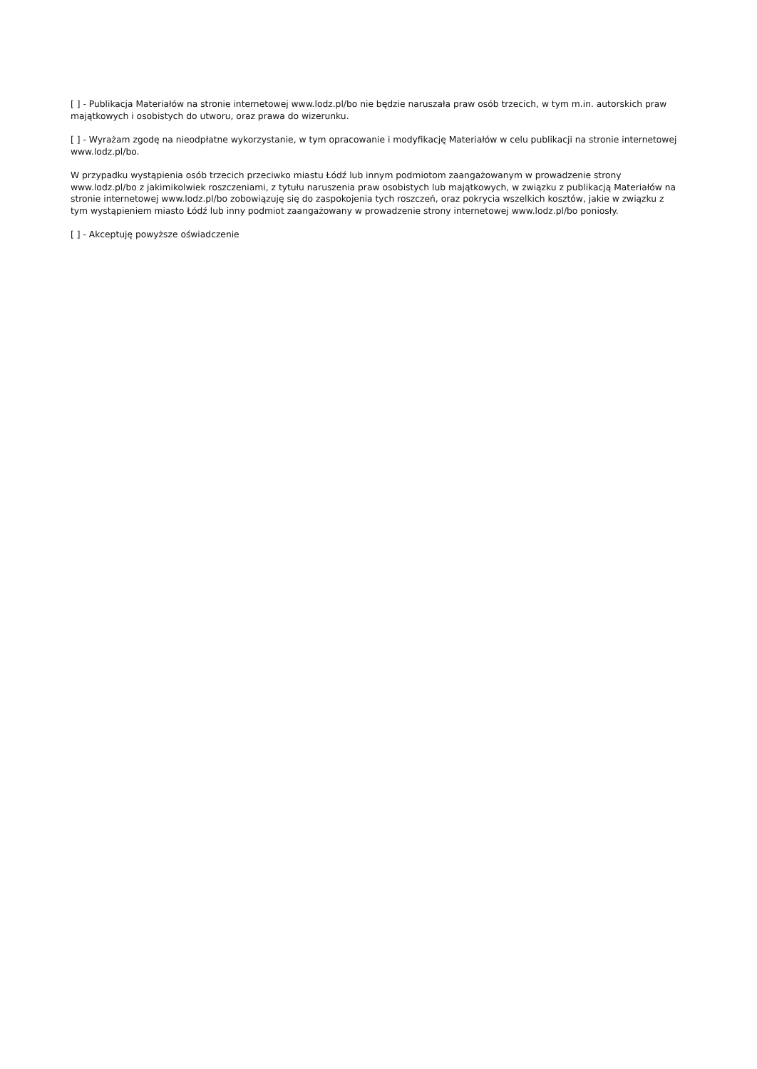[ ] - Publikacja Materiałów na stronie internetowej www.lodz.pl/bo nie będzie naruszała praw osób trzecich, w tym m.in. autorskich praw majątkowych i osobistych do utworu, oraz prawa do wizerunku.
[ ] - Wyrażam zgodę na nieodpłatne wykorzystanie, w tym opracowanie i modyfikację Materiałów w celu publikacji na stronie internetowej www.lodz.pl/bo.
W przypadku wystąpienia osób trzecich przeciwko miastu Łódź lub innym podmiotom zaangażowanym w prowadzenie strony www.lodz.pl/bo z jakimikolwiek roszczeniami, z tytułu naruszenia praw osobistych lub majątkowych, w związku z publikacją Materiałów na stronie internetowej www.lodz.pl/bo zobowiązuję się do zaspokojenia tych roszczeń, oraz pokrycia wszelkich kosztów, jakie w związku z tym wystąpieniem miasto Łódź lub inny podmiot zaangażowany w prowadzenie strony internetowej www.lodz.pl/bo poniosły.
[ ] - Akceptuję powyższe oświadczenie